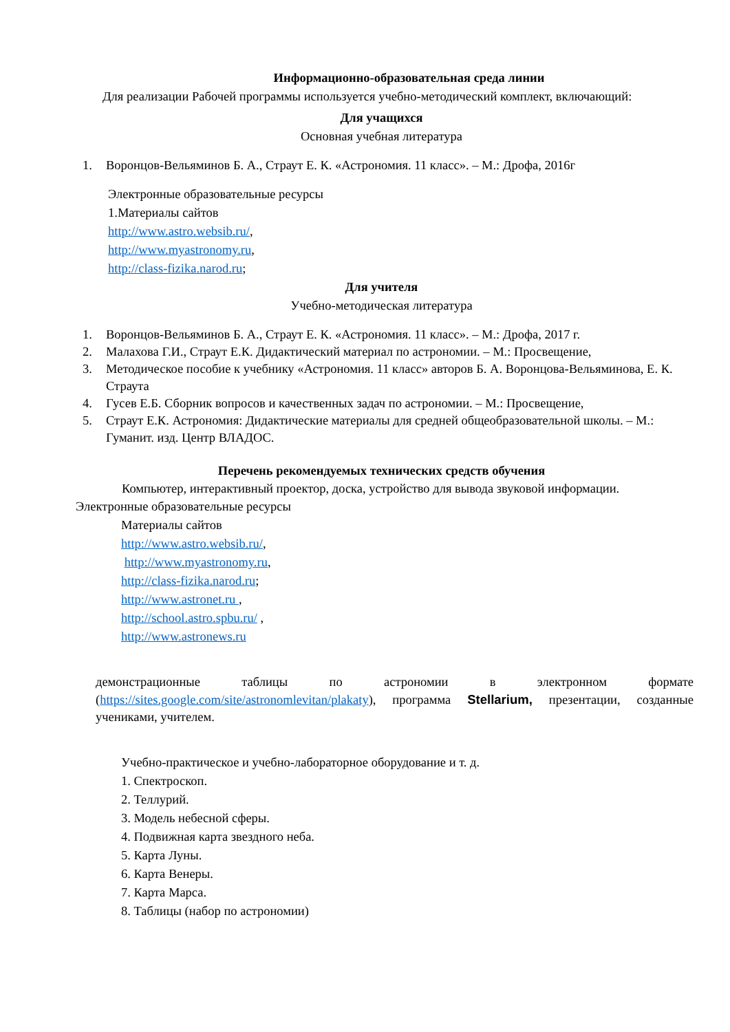Информационно-образовательная среда линии
Для реализации Рабочей программы используется учебно-методический комплект, включающий:
Для учащихся
Основная учебная литература
1. Воронцов-Вельяминов Б. А., Страут Е. К. «Астрономия. 11 класс». – М.: Дрофа, 2016г
Электронные образовательные ресурсы
1.Материалы сайтов
http://www.astro.websib.ru/,
http://www.myastronomy.ru,
http://class-fizika.narod.ru;
Для учителя
Учебно-методическая литература
1. Воронцов-Вельяминов Б. А., Страут Е. К. «Астрономия. 11 класс». – М.: Дрофа, 2017 г.
2. Малахова Г.И., Страут Е.К. Дидактический материал по астрономии. – М.: Просвещение,
3. Методическое пособие к учебнику «Астрономия. 11 класс» авторов Б. А. Воронцова-Вельяминова, Е. К. Страута
4. Гусев Е.Б. Сборник вопросов и качественных задач по астрономии. – М.: Просвещение,
5. Страут Е.К. Астрономия: Дидактические материалы для средней общеобразовательной школы. – М.: Гуманит. изд. Центр ВЛАДОС.
Перечень рекомендуемых технических средств обучения
Компьютер, интерактивный проектор, доска, устройство для вывода звуковой информации.
Электронные образовательные ресурсы
Материалы сайтов
http://www.astro.websib.ru/,
http://www.myastronomy.ru,
http://class-fizika.narod.ru;
http://www.astronet.ru ,
http://school.astro.spbu.ru/ ,
http://www.astronews.ru
демонстрационные таблицы по астрономии в электронном формате (https://sites.google.com/site/astronomlevitan/plakaty), программа Stellarium, презентации, созданные учениками, учителем.
Учебно-практическое и учебно-лабораторное оборудование и т. д.
1. Спектроскоп.
2. Теллурий.
3. Модель небесной сферы.
4. Подвижная карта звездного неба.
5. Карта Луны.
6. Карта Венеры.
7. Карта Марса.
8. Таблицы (набор по астрономии)